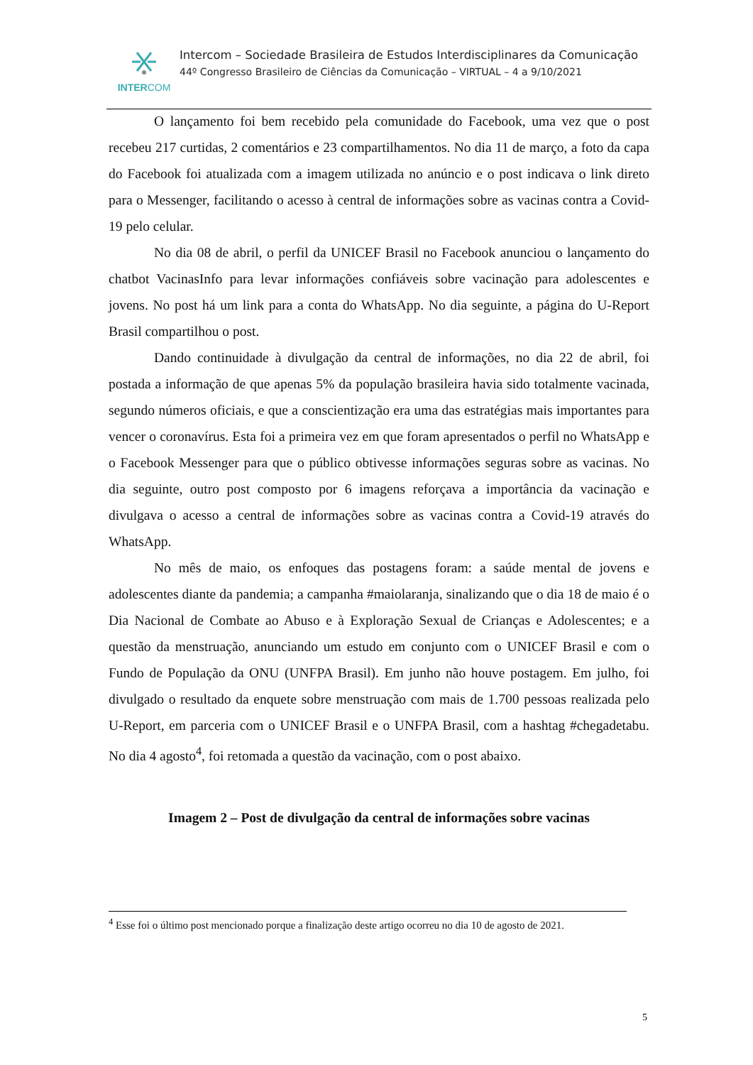INTERCOM
Intercom – Sociedade Brasileira de Estudos Interdisciplinares da Comunicação
44º Congresso Brasileiro de Ciências da Comunicação – VIRTUAL – 4 a 9/10/2021
O lançamento foi bem recebido pela comunidade do Facebook, uma vez que o post recebeu 217 curtidas, 2 comentários e 23 compartilhamentos. No dia 11 de março, a foto da capa do Facebook foi atualizada com a imagem utilizada no anúncio e o post indicava o link direto para o Messenger, facilitando o acesso à central de informações sobre as vacinas contra a Covid-19 pelo celular.
No dia 08 de abril, o perfil da UNICEF Brasil no Facebook anunciou o lançamento do chatbot VacinasInfo para levar informações confiáveis sobre vacinação para adolescentes e jovens. No post há um link para a conta do WhatsApp. No dia seguinte, a página do U-Report Brasil compartilhou o post.
Dando continuidade à divulgação da central de informações, no dia 22 de abril, foi postada a informação de que apenas 5% da população brasileira havia sido totalmente vacinada, segundo números oficiais, e que a conscientização era uma das estratégias mais importantes para vencer o coronavírus. Esta foi a primeira vez em que foram apresentados o perfil no WhatsApp e o Facebook Messenger para que o público obtivesse informações seguras sobre as vacinas. No dia seguinte, outro post composto por 6 imagens reforçava a importância da vacinação e divulgava o acesso a central de informações sobre as vacinas contra a Covid-19 através do WhatsApp.
No mês de maio, os enfoques das postagens foram: a saúde mental de jovens e adolescentes diante da pandemia; a campanha #maiolaranja, sinalizando que o dia 18 de maio é o Dia Nacional de Combate ao Abuso e à Exploração Sexual de Crianças e Adolescentes; e a questão da menstruação, anunciando um estudo em conjunto com o UNICEF Brasil e com o Fundo de População da ONU (UNFPA Brasil). Em junho não houve postagem. Em julho, foi divulgado o resultado da enquete sobre menstruação com mais de 1.700 pessoas realizada pelo U-Report, em parceria com o UNICEF Brasil e o UNFPA Brasil, com a hashtag #chegadetabu. No dia 4 agosto<sup>4</sup>, foi retomada a questão da vacinação, com o post abaixo.
Imagem 2 – Post de divulgação da central de informações sobre vacinas
<sup>4</sup> Esse foi o último post mencionado porque a finalização deste artigo ocorreu no dia 10 de agosto de 2021.
5